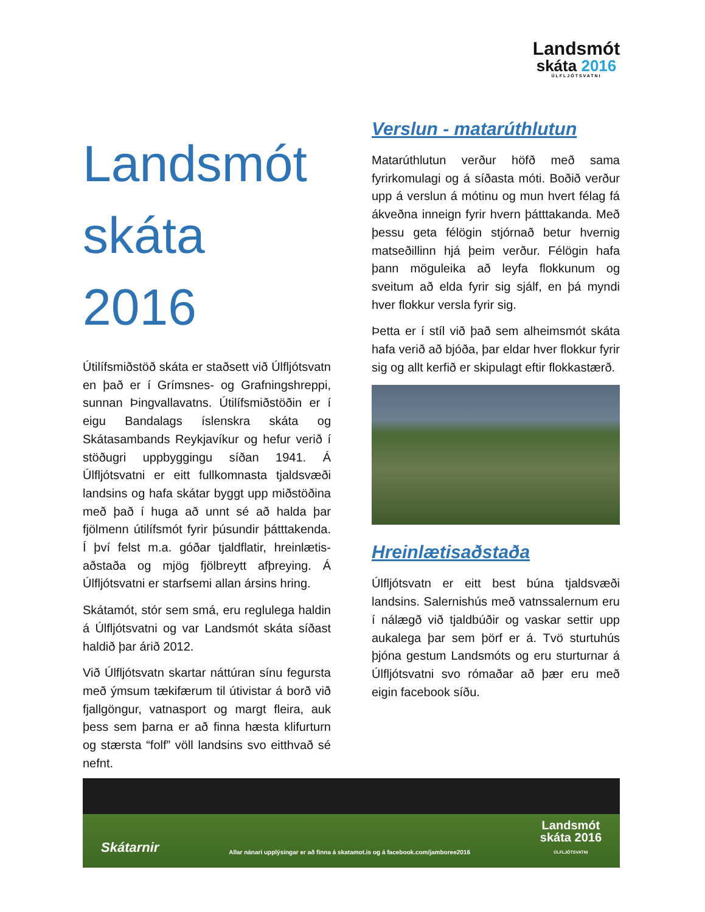Landsmót
skáta 2016
ÚLFLJÓTSVATNI
Landsmót skáta 2016
Útilífsmiðstöð skáta er staðsett við Úlfljótsvatn en það er í Grímsnes- og Grafningshreppi, sunnan Þingvallavatns. Útilífsmiðstöðin er í eigu Bandalags íslenskra skáta og Skátasambands Reykjavíkur og hefur verið í stöðugri uppbyggingu síðan 1941. Á Úlfljótsvatni er eitt fullkomnasta tjaldsvæði landsins og hafa skátar byggt upp miðstöðina með það í huga að unnt sé að halda þar fjölmenn útilífsmót fyrir þúsundir þátttakenda. Í því felst m.a. góðar tjaldflatir, hreinlætis-aðstaða og mjög fjölbreytt afþreying. Á Úlfljótsvatni er starfsemi allan ársins hring.
Skátamót, stór sem smá, eru reglulega haldin á Úlfljótsvatni og var Landsmót skáta síðast haldið þar árið 2012.
Við Úlfljótsvatn skartar náttúran sínu fegursta með ýmsum tækifærum til útivistar á borð við fjallgöngur, vatnasport og margt fleira, auk þess sem þarna er að finna hæsta klifurturn og stærsta “folf” völl landsins svo eitthvað sé nefnt.
Verslun - matarúthlutun
Matarúthlutun verður höfð með sama fyrirkomulagi og á síðasta móti. Boðið verður upp á verslun á mótinu og mun hvert félag fá ákveðna inneign fyrir hvern þátttakanda. Með þessu geta félögin stjórnað betur hvernig matseðillinn hjá þeim verður. Félögin hafa þann möguleika að leyfa flokkunum og sveitum að elda fyrir sig sjálf, en þá myndi hver flokkur versla fyrir sig.
Þetta er í stíl við það sem alheimsmót skáta hafa verið að bjóða, þar eldar hver flokkur fyrir sig og allt kerfið er skipulagt eftir flokkastærð.
Hreinlætisaðstaða
Úlfljótsvatn er eitt best búna tjaldsvæði landsins. Salernishús með vatnssalernum eru í nálægð við tjaldbúðir og vaskar settir upp aukalega þar sem þörf er á. Tvö sturtuhús þjóna gestum Landsmóts og eru sturturnar á Úlfljótsvatni svo rómaðar að þær eru með eigin facebook síðu.
Skátarnir
Allar nánari upplýsingar er að finna á skatamot.is og á facebook.com/jamboree2016
Landsmót
skáta 2016
ÚLFLJÓTSVATNI